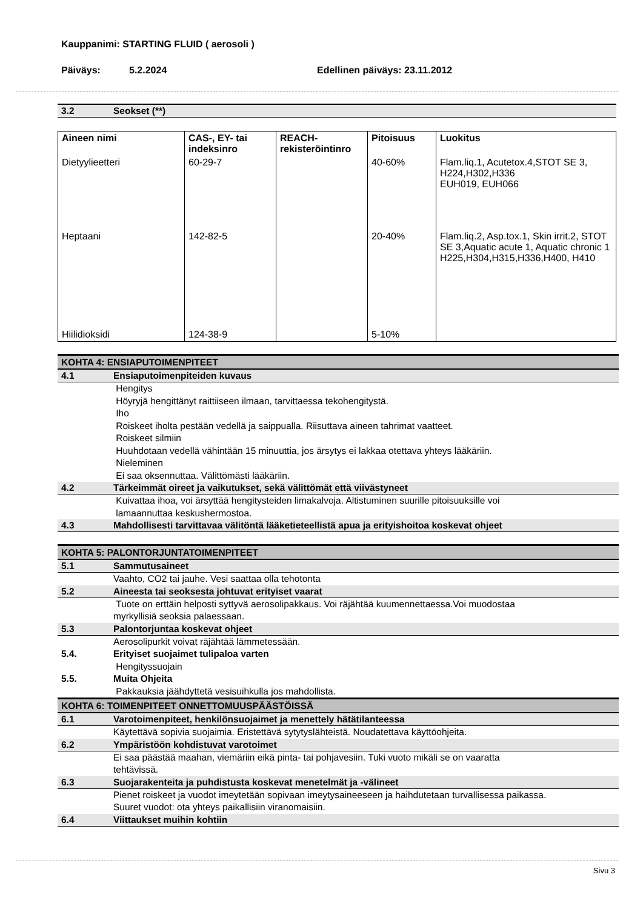Kauppanimi: STARTING FLUID ( aerosoli )
Päiväys: 5.2.2024 Edellinen päiväys: 23.11.2012
3.2 Seokset (**)
| Aineen nimi | CAS-, EY- tai indeksinro | REACH-rekisteröintinro | Pitoisuus | Luokitus |
| --- | --- | --- | --- | --- |
| Dietyylieetteri | 60-29-7 | | 40-60% | Flam.liq.1, Acutetox.4,STOT SE 3, H224,H302,H336 EUH019, EUH066 |
| Heptaani | 142-82-5 | | 20-40% | Flam.liq.2, Asp.tox.1, Skin irrit.2, STOT SE 3,Aquatic acute 1, Aquatic chronic 1 H225,H304,H315,H336,H400, H410 |
| Hiilidioksidi | 124-38-9 | | 5-10% | |
KOHTA 4: ENSIAPUTOIMENPITEET
4.1 Ensiaputoimenpiteiden kuvaus
Hengitys
Höyryjä hengittänyt raittiiseen ilmaan, tarvittaessa tekohengitystä.
Iho
Roiskeet iholta pestään vedellä ja saippualla. Riisuttava aineen tahrimat vaatteet.
Roiskeet silmiin
Huuhdotaan vedellä vähintään 15 minuuttia, jos ärsytys ei lakkaa otettava yhteys lääkäriin.
Nieleminen
Ei saa oksennuttaa. Välittömästi lääkäriin.
4.2 Tärkeimmät oireet ja vaikutukset, sekä välittömät että viivästyneet
Kuivattaa ihoa, voi ärsyttää hengitysteiden limakalvoja. Altistuminen suurille pitoisuuksille voi
lamaannuttaa keskushermostoa.
4.3 Mahdollisesti tarvittavaa välitöntä lääketieteellistä apua ja erityishoitoa koskevat ohjeet
KOHTA 5: PALONTORJUNTATOIMENPITEET
5.1 Sammutusaineet
Vaahto, CO2 tai jauhe. Vesi saattaa olla tehotonta
5.2 Aineesta tai seoksesta johtuvat erityiset vaarat
Tuote on erttäin helposti syttyvä aerosolipakkaus. Voi räjähtää kuumennettaessa.Voi muodostaa
myrkyllisiä seoksia palaessaan.
5.3 Palontorjuntaa koskevat ohjeet
Aerosolipurkit voivat räjähtää lämmetessään.
5.4. Erityiset suojaimet tulipaloa varten
Hengityssuojain
5.5. Muita Ohjeita
Pakkauksia jäähdyttetä vesisuihkulla jos mahdollista.
KOHTA 6: TOIMENPITEET ONNETTOMUUSPÄÄSTÖISSÄ
6.1 Varotoimenpiteet, henkilönsuojaimet ja menettely hätätilanteessa
Käytettävä sopivia suojaimia. Eristettävä sytytyslähteistä. Noudatettava käyttöohjeita.
6.2 Ympäristöön kohdistuvat varotoimet
Ei saa päästää maahan, viemäriin eikä pinta- tai pohjavesiin. Tuki vuoto mikäli se on vaaratta
tehtävissä.
6.3 Suojarakenteita ja puhdistusta koskevat menetelmät ja -välineet
Pienet roiskeet ja vuodot imeytetään sopivaan imeytysaineeseen ja haihdutetaan turvallisessa paikassa.
Suuret vuodot: ota yhteys paikallisiin viranomaisiin.
6.4 Viittaukset muihin kohtiin
Sivu 3